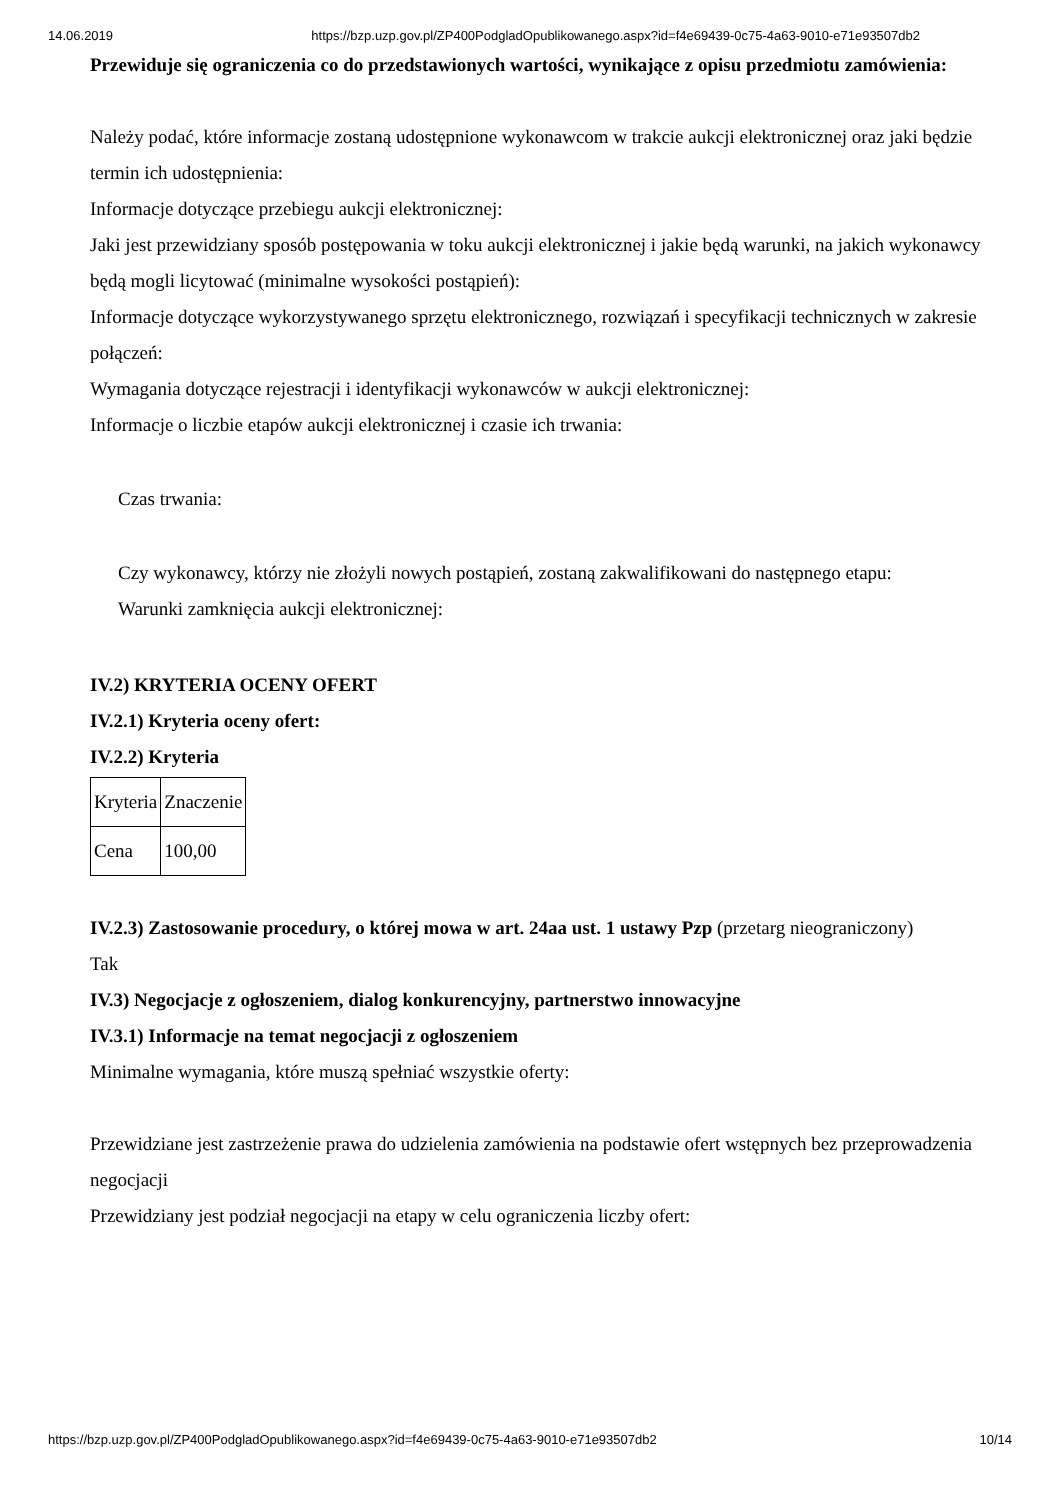14.06.2019 https://bzp.uzp.gov.pl/ZP400PodgladOpublikowanego.aspx?id=f4e69439-0c75-4a63-9010-e71e93507db2
Przewiduje się ograniczenia co do przedstawionych wartości, wynikające z opisu przedmiotu zamówienia:
Należy podać, które informacje zostaną udostępnione wykonawcom w trakcie aukcji elektronicznej oraz jaki będzie termin ich udostępnienia:
Informacje dotyczące przebiegu aukcji elektronicznej:
Jaki jest przewidziany sposób postępowania w toku aukcji elektronicznej i jakie będą warunki, na jakich wykonawcy będą mogli licytować (minimalne wysokości postąpień):
Informacje dotyczące wykorzystywanego sprzętu elektronicznego, rozwiązań i specyfikacji technicznych w zakresie połączeń:
Wymagania dotyczące rejestracji i identyfikacji wykonawców w aukcji elektronicznej:
Informacje o liczbie etapów aukcji elektronicznej i czasie ich trwania:
Czas trwania:
Czy wykonawcy, którzy nie złożyli nowych postąpień, zostaną zakwalifikowani do następnego etapu:
Warunki zamknięcia aukcji elektronicznej:
IV.2) KRYTERIA OCENY OFERT
IV.2.1) Kryteria oceny ofert:
IV.2.2) Kryteria
| Kryteria | Znaczenie |
| Cena | 100,00 |
IV.2.3) Zastosowanie procedury, o której mowa w art. 24aa ust. 1 ustawy Pzp (przetarg nieograniczony)
Tak
IV.3) Negocjacje z ogłoszeniem, dialog konkurencyjny, partnerstwo innowacyjne
IV.3.1) Informacje na temat negocjacji z ogłoszeniem
Minimalne wymagania, które muszą spełniać wszystkie oferty:
Przewidziane jest zastrzeżenie prawa do udzielenia zamówienia na podstawie ofert wstępnych bez przeprowadzenia negocjacji
Przewidziany jest podział negocjacji na etapy w celu ograniczenia liczby ofert:
https://bzp.uzp.gov.pl/ZP400PodgladOpublikowanego.aspx?id=f4e69439-0c75-4a63-9010-e71e93507db2 10/14